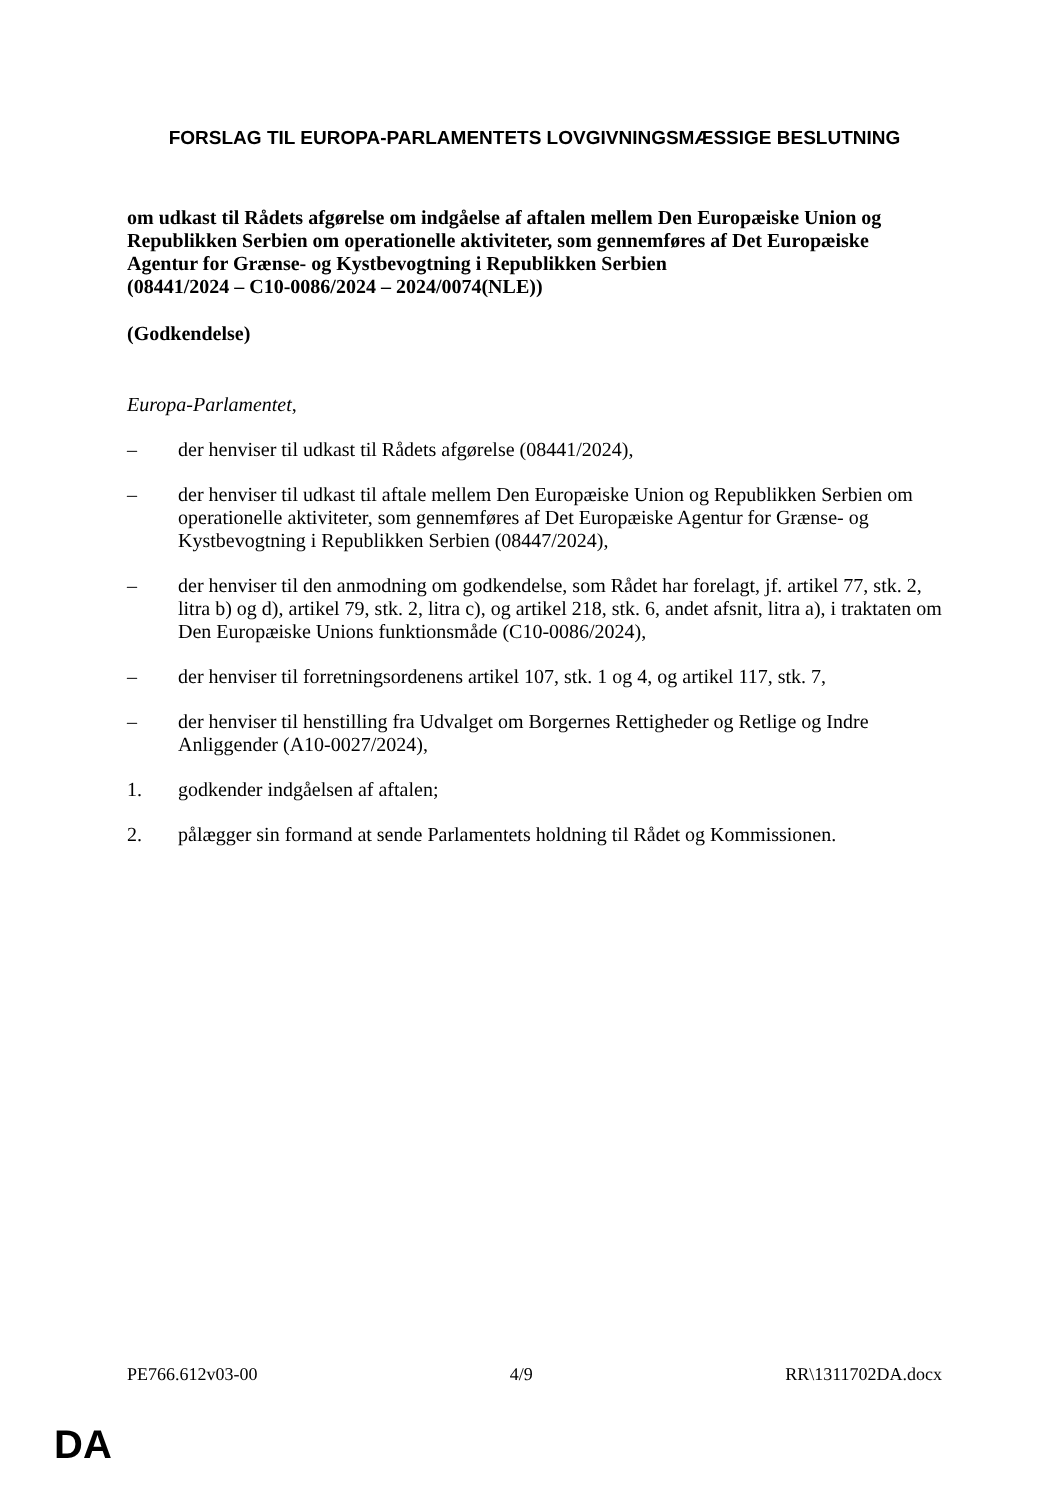FORSLAG TIL EUROPA-PARLAMENTETS LOVGIVNINGSMÆSSIGE BESLUTNING
om udkast til Rådets afgørelse om indgåelse af aftalen mellem Den Europæiske Union og Republikken Serbien om operationelle aktiviteter, som gennemføres af Det Europæiske Agentur for Grænse- og Kystbevogtning i Republikken Serbien
(08441/2024 – C10-0086/2024 – 2024/0074(NLE))
(Godkendelse)
Europa-Parlamentet,
– der henviser til udkast til Rådets afgørelse (08441/2024),
– der henviser til udkast til aftale mellem Den Europæiske Union og Republikken Serbien om operationelle aktiviteter, som gennemføres af Det Europæiske Agentur for Grænse- og Kystbevogtning i Republikken Serbien (08447/2024),
– der henviser til den anmodning om godkendelse, som Rådet har forelagt, jf. artikel 77, stk. 2, litra b) og d), artikel 79, stk. 2, litra c), og artikel 218, stk. 6, andet afsnit, litra a), i traktaten om Den Europæiske Unions funktionsmåde (C10-0086/2024),
– der henviser til forretningsordenens artikel 107, stk. 1 og 4, og artikel 117, stk. 7,
– der henviser til henstilling fra Udvalget om Borgernes Rettigheder og Retlige og Indre Anliggender (A10-0027/2024),
1. godkender indgåelsen af aftalen;
2. pålægger sin formand at sende Parlamentets holdning til Rådet og Kommissionen.
PE766.612v03-00 4/9 RR\1311702DA.docx
DA